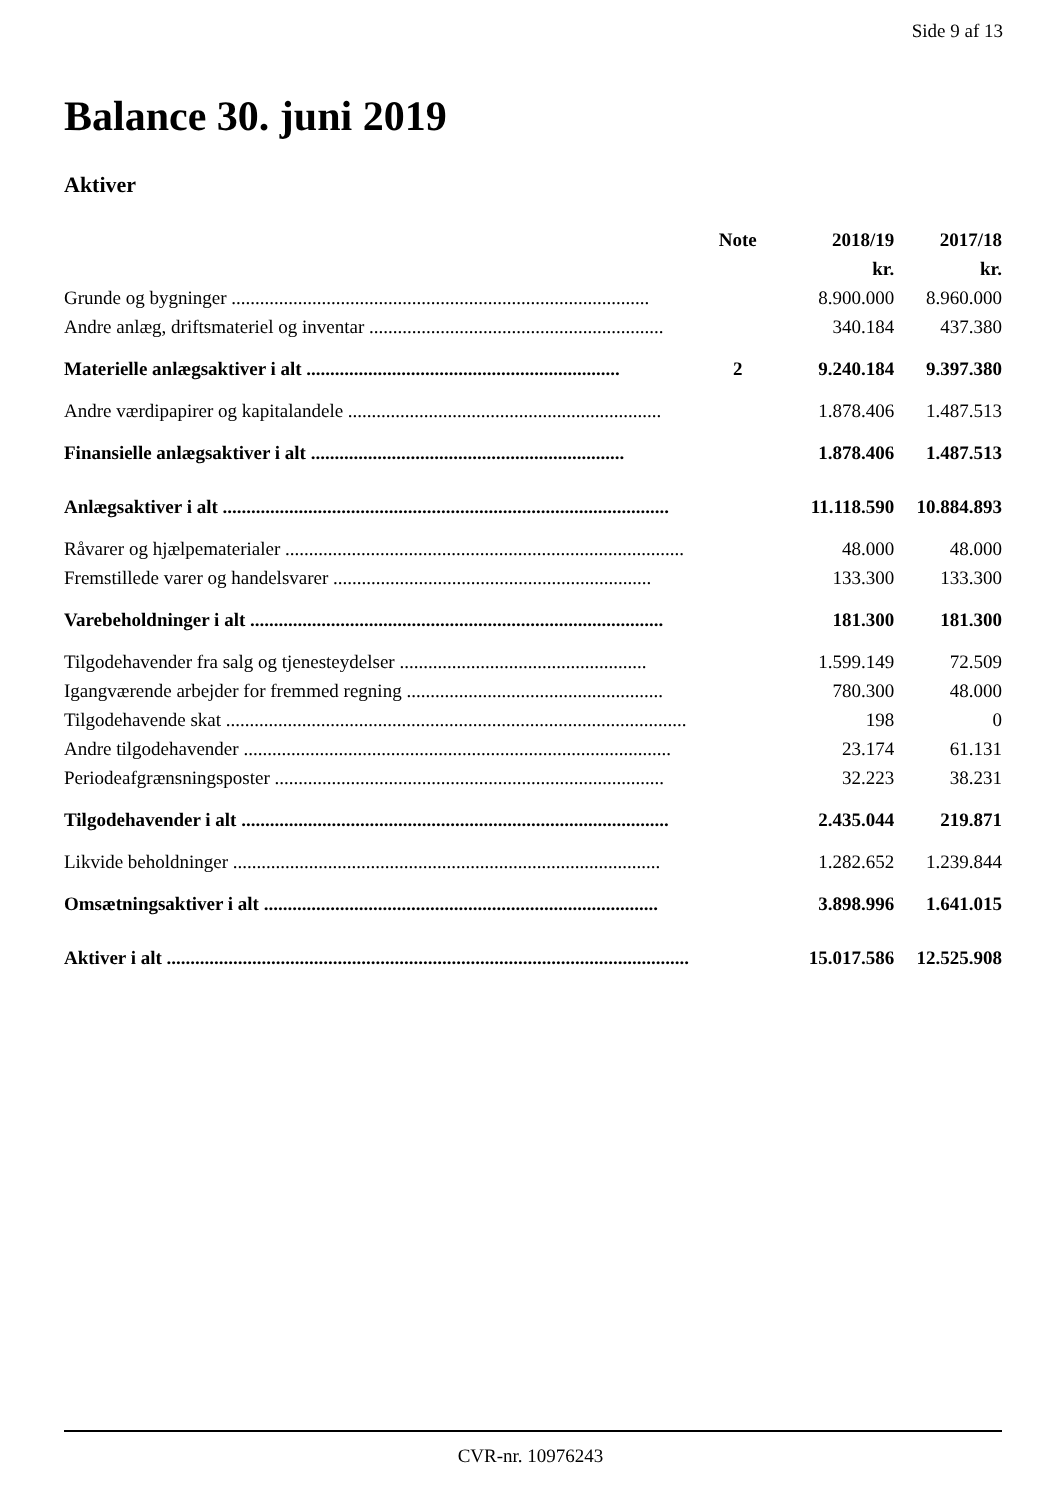Side 9 af 13
Balance 30. juni 2019
Aktiver
| | Note | 2018/19 | 2017/18 |
| --- | --- | --- | --- |
| | | kr. | kr. |
| Grunde og bygninger ........................................................................................ | | 8.900.000 | 8.960.000 |
| Andre anlæg, driftsmateriel og inventar .............................................................. | | 340.184 | 437.380 |
| Materielle anlægsaktiver i alt .................................................................. | 2 | 9.240.184 | 9.397.380 |
| Andre værdipapirer og kapitalandele .................................................................. | | 1.878.406 | 1.487.513 |
| Finansielle anlægsaktiver i alt .................................................................. | | 1.878.406 | 1.487.513 |
| Anlægsaktiver i alt .............................................................................................. | | 11.118.590 | 10.884.893 |
| Råvarer og hjælpematerialer .................................................................................... | | 48.000 | 48.000 |
| Fremstillede varer og handelsvarer ................................................................... | | 133.300 | 133.300 |
| Varebeholdninger i alt ....................................................................................... | | 181.300 | 181.300 |
| Tilgodehavender fra salg og tjenesteydelser .................................................... | | 1.599.149 | 72.509 |
| Igangværende arbejder for fremmed regning ...................................................... | | 780.300 | 48.000 |
| Tilgodehavende skat ................................................................................................. | | 198 | 0 |
| Andre tilgodehavender .......................................................................................... | | 23.174 | 61.131 |
| Periodeafgrænsningsposter .................................................................................. | | 32.223 | 38.231 |
| Tilgodehavender i alt .......................................................................................... | | 2.435.044 | 219.871 |
| Likvide beholdninger .......................................................................................... | | 1.282.652 | 1.239.844 |
| Omsætningsaktiver i alt ................................................................................... | | 3.898.996 | 1.641.015 |
| Aktiver i alt .............................................................................................................. | | 15.017.586 | 12.525.908 |
CVR-nr. 10976243